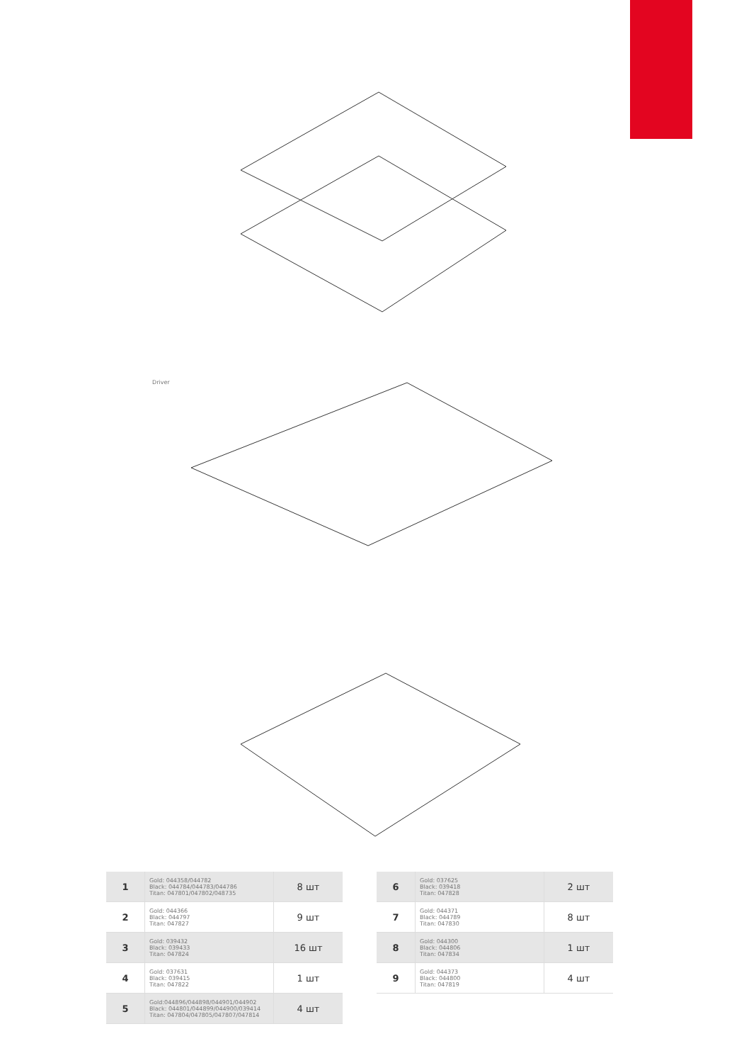Driver
| 1 | Gold: 044358/044782 Black: 044784/044783/044786 Titan: 047801/047802/048735 | 8 шт |
| 2 | Gold: 044366 Black: 044797 Titan: 047827 | 9 шт |
| 3 | Gold: 039432 Black: 039433 Titan: 047824 | 16 шт |
| 4 | Gold: 037631 Black: 039415 Titan: 047822 | 1 шт |
| 5 | Gold:044896/044898/044901/044902 Black: 044801/044899/044900/039414 Titan: 047804/047805/047807/047814 | 4 шт |
| 6 | Gold: 037625 Black: 039418 Titan: 047828 | 2 шт |
| 7 | Gold: 044371 Black: 044789 Titan: 047830 | 8 шт |
| 8 | Gold: 044300 Black: 044806 Titan: 047834 | 1 шт |
| 9 | Gold: 044373 Black: 044800 Titan: 047819 | 4 шт |